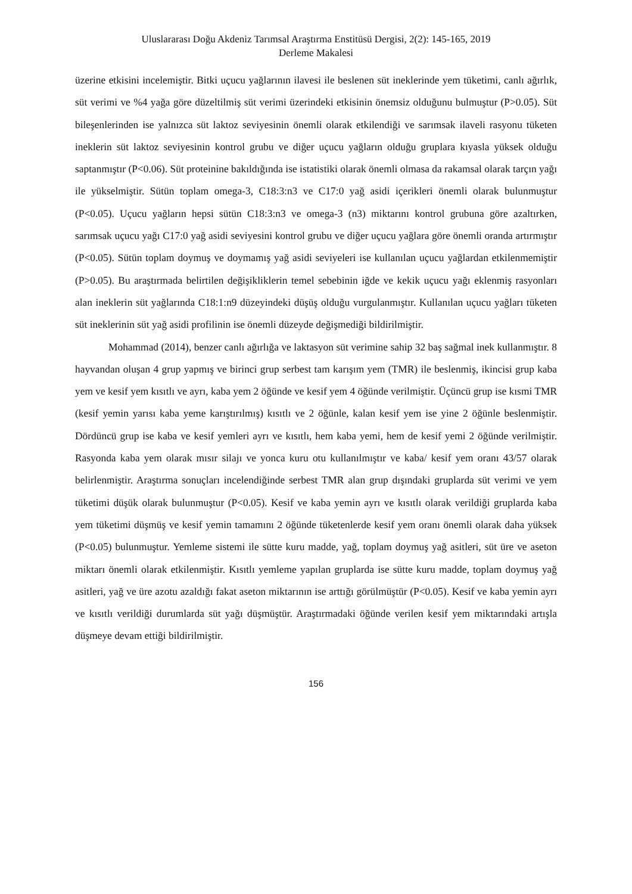Uluslararası Doğu Akdeniz Tarımsal Araştırma Enstitüsü Dergisi, 2(2): 145-165, 2019
Derleme Makalesi
üzerine etkisini incelemiştir. Bitki uçucu yağlarının ilavesi ile beslenen süt ineklerinde yem tüketimi, canlı ağırlık, süt verimi ve %4 yağa göre düzeltilmiş süt verimi üzerindeki etkisinin önemsiz olduğunu bulmuştur (P>0.05). Süt bileşenlerinden ise yalnızca süt laktoz seviyesinin önemli olarak etkilendiği ve sarımsak ilaveli rasyonu tüketen ineklerin süt laktoz seviyesinin kontrol grubu ve diğer uçucu yağların olduğu gruplara kıyasla yüksek olduğu saptanmıştır (P<0.06). Süt proteinine bakıldığında ise istatistiki olarak önemli olmasa da rakamsal olarak tarçın yağı ile yükselmiştir. Sütün toplam omega-3, C18:3:n3 ve C17:0 yağ asidi içerikleri önemli olarak bulunmuştur (P<0.05). Uçucu yağların hepsi sütün C18:3:n3 ve omega-3 (n3) miktarını kontrol grubuna göre azaltırken, sarımsak uçucu yağı C17:0 yağ asidi seviyesini kontrol grubu ve diğer uçucu yağlara göre önemli oranda artırmıştır (P<0.05). Sütün toplam doymuş ve doymamış yağ asidi seviyeleri ise kullanılan uçucu yağlardan etkilenmemiştir (P>0.05). Bu araştırmada belirtilen değişikliklerin temel sebebinin iğde ve kekik uçucu yağı eklenmiş rasyonları alan ineklerin süt yağlarında C18:1:n9 düzeyindeki düşüş olduğu vurgulanmıştır. Kullanılan uçucu yağları tüketen süt ineklerinin süt yağ asidi profilinin ise önemli düzeyde değişmediği bildirilmiştir.
Mohammad (2014), benzer canlı ağırlığa ve laktasyon süt verimine sahip 32 baş sağmal inek kullanmıştır. 8 hayvandan oluşan 4 grup yapmış ve birinci grup serbest tam karışım yem (TMR) ile beslenmiş, ikincisi grup kaba yem ve kesif yem kısıtlı ve ayrı, kaba yem 2 öğünde ve kesif yem 4 öğünde verilmiştir. Üçüncü grup ise kısmi TMR (kesif yemin yarısı kaba yeme karıştırılmış) kısıtlı ve 2 öğünle, kalan kesif yem ise yine 2 öğünle beslenmiştir. Dördüncü grup ise kaba ve kesif yemleri ayrı ve kısıtlı, hem kaba yemi, hem de kesif yemi 2 öğünde verilmiştir. Rasyonda kaba yem olarak mısır silajı ve yonca kuru otu kullanılmıştır ve kaba/ kesif yem oranı 43/57 olarak belirlenmiştir. Araştırma sonuçları incelendiğinde serbest TMR alan grup dışındaki gruplarda süt verimi ve yem tüketimi düşük olarak bulunmuştur (P<0.05). Kesif ve kaba yemin ayrı ve kısıtlı olarak verildiği gruplarda kaba yem tüketimi düşmüş ve kesif yemin tamamını 2 öğünde tüketenlerde kesif yem oranı önemli olarak daha yüksek (P<0.05) bulunmuştur. Yemleme sistemi ile sütte kuru madde, yağ, toplam doymuş yağ asitleri, süt üre ve aseton miktarı önemli olarak etkilenmiştir. Kısıtlı yemleme yapılan gruplarda ise sütte kuru madde, toplam doymuş yağ asitleri, yağ ve üre azotu azaldığı fakat aseton miktarının ise arttığı görülmüştür (P<0.05). Kesif ve kaba yemin ayrı ve kısıtlı verildiği durumlarda süt yağı düşmüştür. Araştırmadaki öğünde verilen kesif yem miktarındaki artışla düşmeye devam ettiği bildirilmiştir.
156